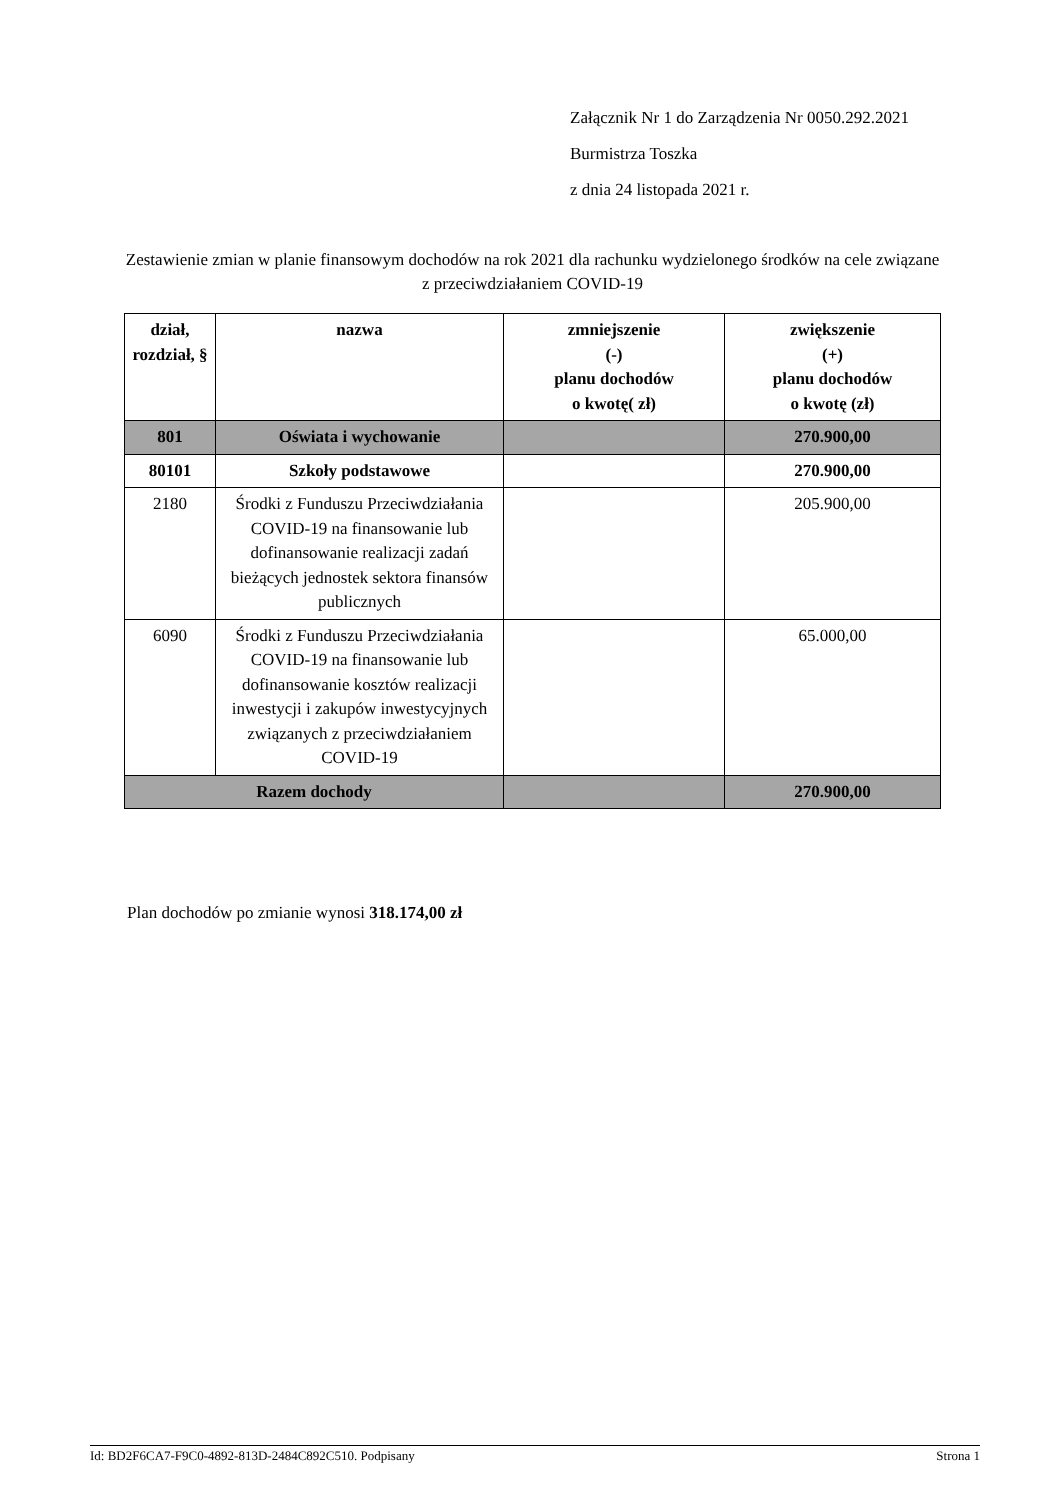Załącznik Nr 1 do Zarządzenia Nr 0050.292.2021
Burmistrza Toszka
z dnia 24 listopada 2021 r.
Zestawienie zmian w planie finansowym dochodów na rok 2021 dla rachunku wydzielonego środków na cele związane z przeciwdziałaniem COVID-19
| dział, rozdział, § | nazwa | zmniejszenie (-) planu dochodów o kwotę( zł) | zwiększenie (+) planu dochodów o kwotę (zł) |
| --- | --- | --- | --- |
| 801 | Oświata i wychowanie | | 270.900,00 |
| 80101 | Szkoły podstawowe | | 270.900,00 |
| 2180 | Środki z Funduszu Przeciwdziałania COVID-19 na finansowanie lub dofinansowanie realizacji zadań bieżących jednostek sektora finansów publicznych | | 205.900,00 |
| 6090 | Środki z Funduszu Przeciwdziałania COVID-19 na finansowanie lub dofinansowanie kosztów realizacji inwestycji i zakupów inwestycyjnych związanych z przeciwdziałaniem COVID-19 | | 65.000,00 |
| Razem dochody | | | 270.900,00 |
Plan dochodów po zmianie wynosi 318.174,00 zł
Id: BD2F6CA7-F9C0-4892-813D-2484C892C510. Podpisany Strona 1